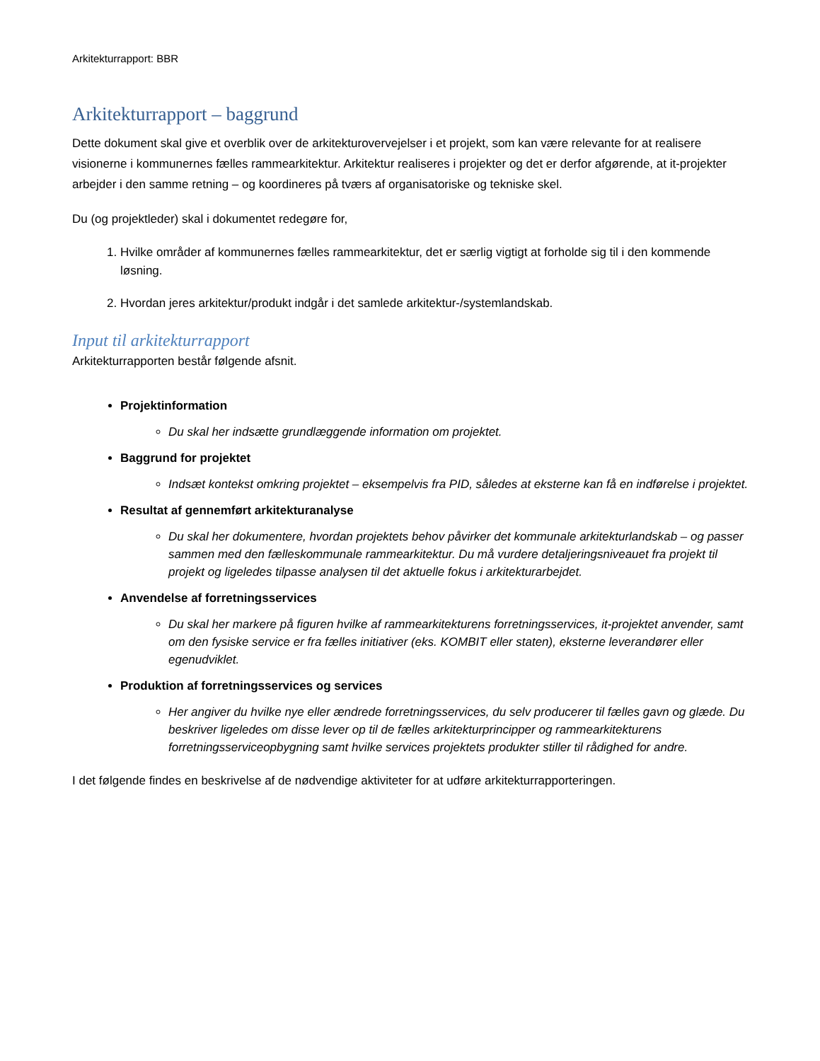Arkitekturrapport: BBR
Arkitekturrapport – baggrund
Dette dokument skal give et overblik over de arkitekturovervejelser i et projekt, som kan være relevante for at realisere visionerne i kommunernes fælles rammearkitektur. Arkitektur realiseres i projekter og det er derfor afgørende, at it-projekter arbejder i den samme retning – og koordineres på tværs af organisatoriske og tekniske skel.
Du (og projektleder) skal i dokumentet redegøre for,
1. Hvilke områder af kommunernes fælles rammearkitektur, det er særlig vigtigt at forholde sig til i den kommende løsning.
2. Hvordan jeres arkitektur/produkt indgår i det samlede arkitektur-/systemlandskab.
Input til arkitekturrapport
Arkitekturrapporten består følgende afsnit.
Projektinformation
Du skal her indsætte grundlæggende information om projektet.
Baggrund for projektet
Indsæt kontekst omkring projektet – eksempelvis fra PID, således at eksterne kan få en indførelse i projektet.
Resultat af gennemført arkitekturanalyse
Du skal her dokumentere, hvordan projektets behov påvirker det kommunale arkitekturlandskab – og passer sammen med den fælleskommunale rammearkitektur. Du må vurdere detaljeringsniveauet fra projekt til projekt og ligeledes tilpasse analysen til det aktuelle fokus i arkitekturarbejdet.
Anvendelse af forretningsservices
Du skal her markere på figuren hvilke af rammearkitekturens forretningsservices, it-projektet anvender, samt om den fysiske service er fra fælles initiativer (eks. KOMBIT eller staten), eksterne leverandører eller egenudviklet.
Produktion af forretningsservices og services
Her angiver du hvilke nye eller ændrede forretningsservices, du selv producerer til fælles gavn og glæde. Du beskriver ligeledes om disse lever op til de fælles arkitekturprincipper og rammearkitekturens forretningsserviceopbygning samt hvilke services projektets produkter stiller til rådighed for andre.
I det følgende findes en beskrivelse af de nødvendige aktiviteter for at udføre arkitekturrapporteringen.